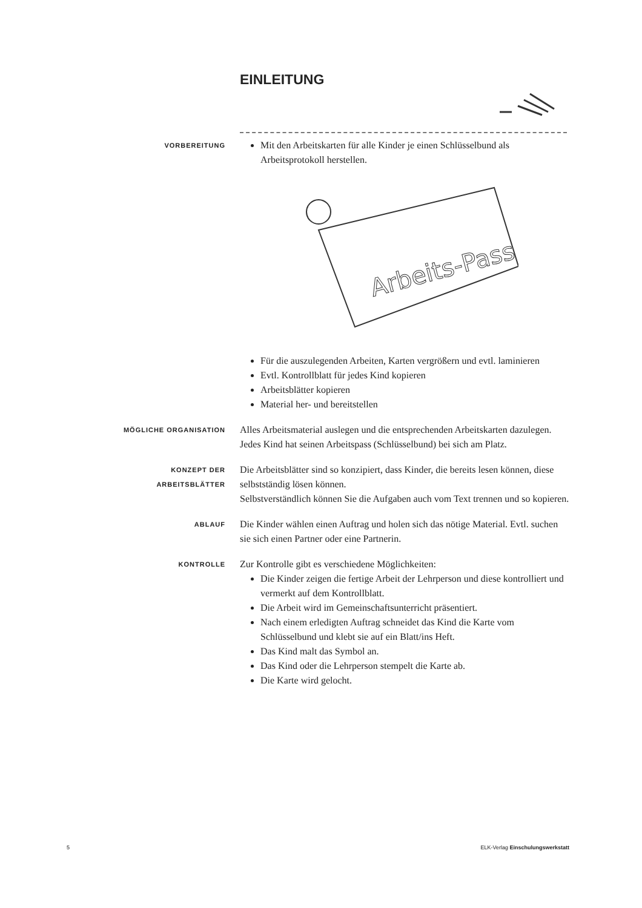EINLEITUNG
VORBEREITUNG
Mit den Arbeitskarten für alle Kinder je einen Schlüsselbund als Arbeitsprotokoll herstellen.
Arbeits-Pass
Für die auszulegenden Arbeiten, Karten vergrößern und evtl. laminieren
Evtl. Kontrollblatt für jedes Kind kopieren
Arbeitsblätter kopieren
Material her- und bereitstellen
MÖGLICHE ORGANISATION
Alles Arbeitsmaterial auslegen und die entsprechenden Arbeitskarten dazulegen.
Jedes Kind hat seinen Arbeitspass (Schlüsselbund) bei sich am Platz.
KONZEPT DER
ARBEITSBLÄTTER
Die Arbeitsblätter sind so konzipiert, dass Kinder, die bereits lesen können, diese selbstständig lösen können.
Selbstverständlich können Sie die Aufgaben auch vom Text trennen und so kopieren.
ABLAUF
Die Kinder wählen einen Auftrag und holen sich das nötige Material. Evtl. suchen sie sich einen Partner oder eine Partnerin.
KONTROLLE
Zur Kontrolle gibt es verschiedene Möglichkeiten:
Die Kinder zeigen die fertige Arbeit der Lehrperson und diese kontrolliert und vermerkt auf dem Kontrollblatt.
Die Arbeit wird im Gemeinschaftsunterricht präsentiert.
Nach einem erledigten Auftrag schneidet das Kind die Karte vom Schlüsselbund und klebt sie auf ein Blatt/ins Heft.
Das Kind malt das Symbol an.
Das Kind oder die Lehrperson stempelt die Karte ab.
Die Karte wird gelocht.
5 ELK-Verlag Einschulungswerkstatt